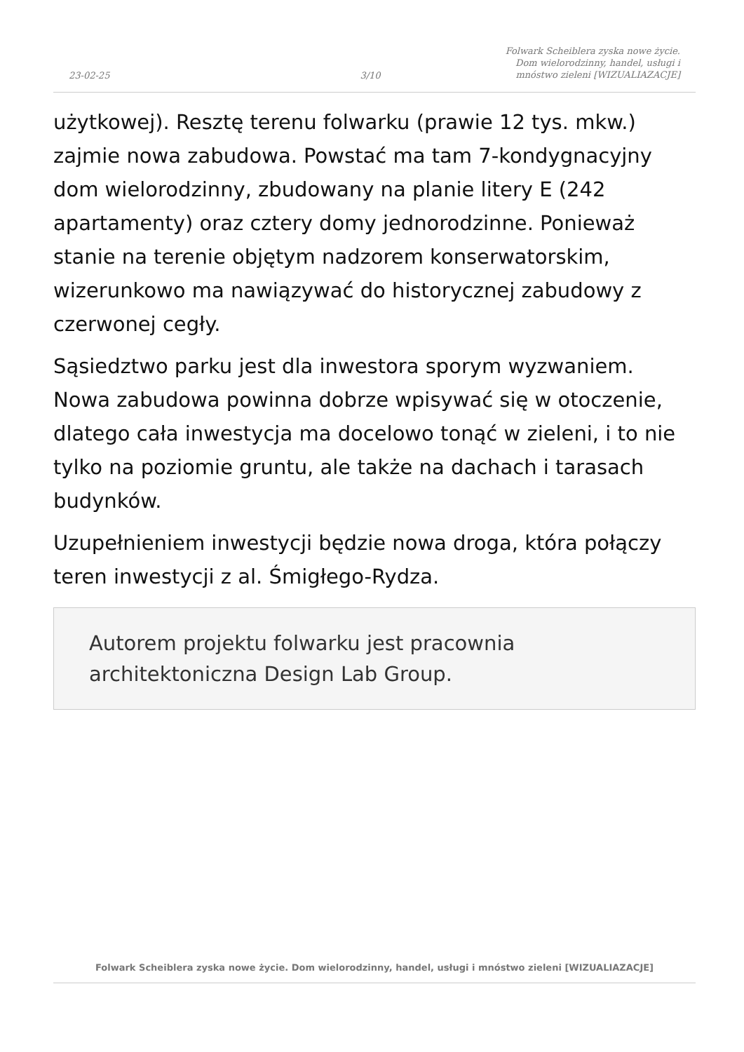23-02-25
3/10
Folwark Scheiblera zyska nowe życie.
Dom wielorodzinny, handel, usługi i
mnóstwo zieleni [WIZUALIAZACJE]
użytkowej). Resztę terenu folwarku (prawie 12 tys. mkw.) zajmie nowa zabudowa. Powstać ma tam 7-kondygnacyjny dom wielorodzinny, zbudowany na planie litery E (242 apartamenty) oraz cztery domy jednorodzinne. Ponieważ stanie na terenie objętym nadzorem konserwatorskim, wizerunkowo ma nawiązywać do historycznej zabudowy z czerwonej cegły.
Sąsiedztwo parku jest dla inwestora sporym wyzwaniem. Nowa zabudowa powinna dobrze wpisywać się w otoczenie, dlatego cała inwestycja ma docelowo tonąć w zieleni, i to nie tylko na poziomie gruntu, ale także na dachach i tarasach budynków.
Uzupełnieniem inwestycji będzie nowa droga, która połączy teren inwestycji z al. Śmigłego-Rydza.
Autorem projektu folwarku jest pracownia architektoniczna Design Lab Group.
Folwark Scheiblera zyska nowe życie. Dom wielorodzinny, handel, usługi i mnóstwo zieleni [WIZUALIAZACJE]